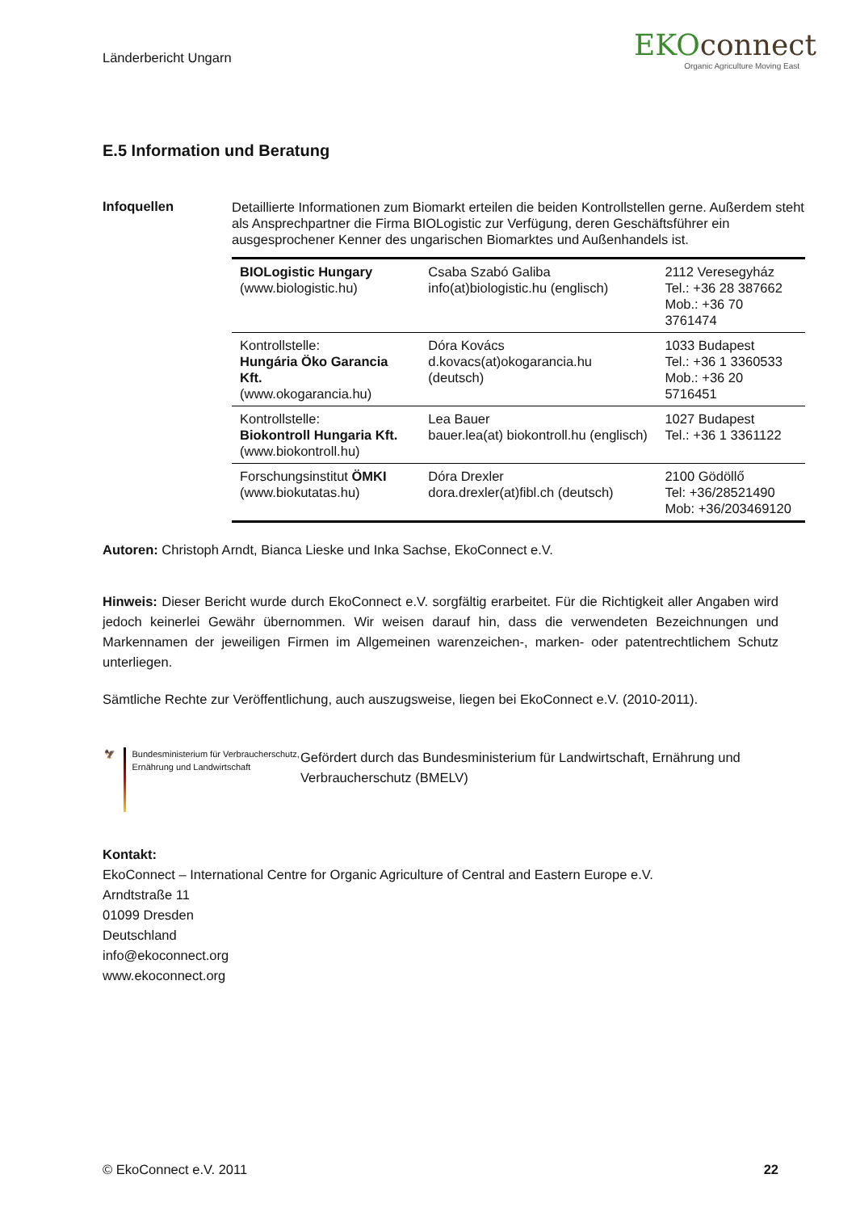Länderbericht Ungarn
EKOconnect
Organic Agriculture Moving East
E.5 Information und Beratung
Infoquellen
Detaillierte Informationen zum Biomarkt erteilen die beiden Kontrollstellen gerne. Außerdem steht als Ansprechpartner die Firma BIOLogistic zur Verfügung, deren Geschäftsführer ein ausgesprochener Kenner des ungarischen Biomarktes und Außenhandels ist.
| BIOLogistic Hungary (www.biologistic.hu) | Csaba Szabó Galiba info(at)biologistic.hu (englisch) | 2112 Veresegyház Tel.: +36 28 387662 Mob.: +36 70 3761474 |
| Kontrollstelle: Hungária Öko Garancia Kft. (www.okogarancia.hu) | Dóra Kovács d.kovacs(at)okogarancia.hu (deutsch) | 1033 Budapest Tel.: +36 1 3360533 Mob.: +36 20 5716451 |
| Kontrollstelle: Biokontroll Hungaria Kft. (www.biokontroll.hu) | Lea Bauer bauer.lea(at) biokontroll.hu (englisch) | 1027 Budapest Tel.: +36 1 3361122 |
| Forschungsinstitut ÖMKI (www.biokutatas.hu) | Dóra Drexler dora.drexler(at)fibl.ch (deutsch) | 2100 Gödöllő Tel: +36/28521490 Mob: +36/203469120 |
Autoren: Christoph Arndt, Bianca Lieske und Inka Sachse, EkoConnect e.V.
Hinweis: Dieser Bericht wurde durch EkoConnect e.V. sorgfältig erarbeitet. Für die Richtigkeit aller Angaben wird jedoch keinerlei Gewähr übernommen. Wir weisen darauf hin, dass die verwendeten Bezeichnungen und Markennamen der jeweiligen Firmen im Allgemeinen warenzeichen-, marken- oder patentrechtlichem Schutz unterliegen.
Sämtliche Rechte zur Veröffentlichung, auch auszugsweise, liegen bei EkoConnect e.V. (2010-2011).
🦅
Bundesministerium für Verbraucherschutz, Ernährung und Landwirtschaft
Gefördert durch das Bundesministerium für Landwirtschaft, Ernährung und Verbraucherschutz (BMELV)
Kontakt:
EkoConnect – International Centre for Organic Agriculture of Central and Eastern Europe e.V.
Arndtstraße 11
01099 Dresden
Deutschland
info@ekoconnect.org
www.ekoconnect.org
© EkoConnect e.V. 2011 22